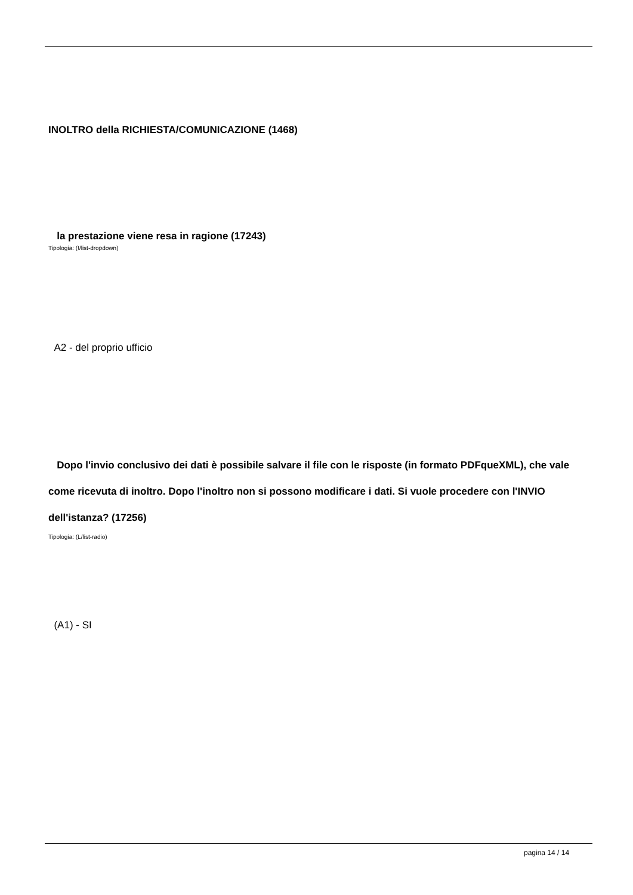INOLTRO della RICHIESTA/COMUNICAZIONE (1468)
la prestazione viene resa in ragione (17243)
Tipologia: (!/list-dropdown)
A2 - del proprio ufficio
Dopo l'invio conclusivo dei dati è possibile salvare il file con le risposte (in formato PDFqueXML), che vale come ricevuta di inoltro. Dopo l'inoltro non si possono modificare i dati. Si vuole procedere con l'INVIO dell'istanza? (17256)
Tipologia: (L/list-radio)
(A1) - SI
pagina 14 / 14